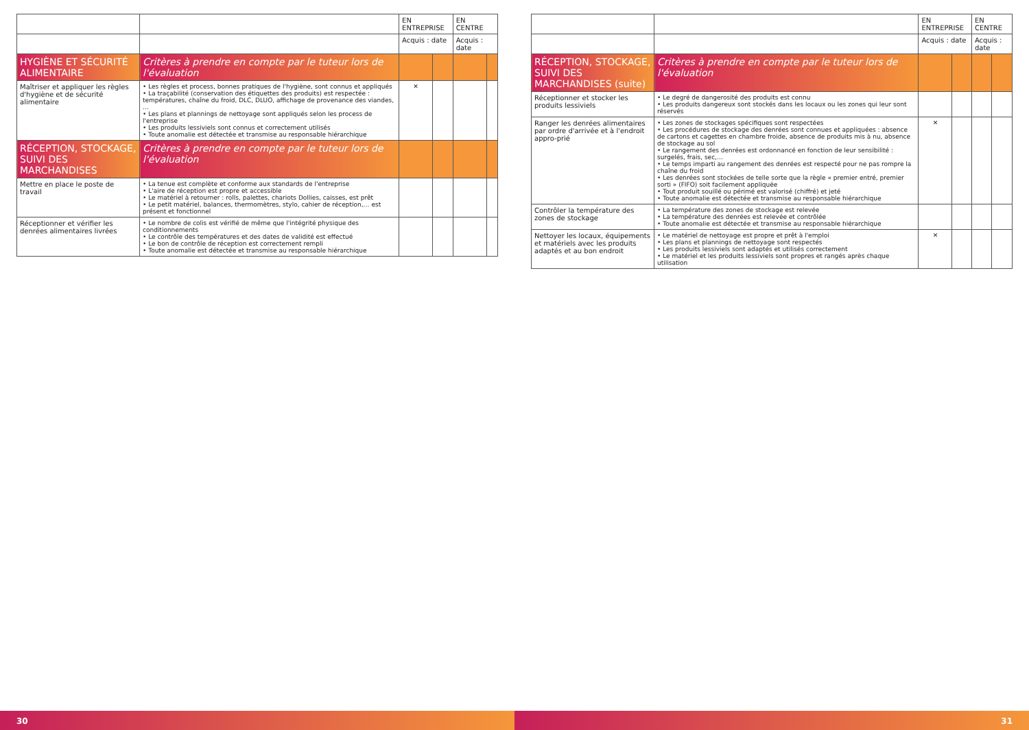| | | EN ENTREPRISE | | EN CENTRE | |
| --- | --- | --- | --- | --- | --- |
| | | Acquis : date | | Acquis : date | |
| HYGIÈNE ET SÉCURITÉ ALIMENTAIRE | Critères à prendre en compte par le tuteur lors de l'évaluation | | | | |
| Maîtriser et appliquer les règles d'hygiène et de sécurité alimentaire | • Les règles et process, bonnes pratiques de l'hygiène, sont connus et appliqués • La traçabilité (conservation des étiquettes des produits) est respectée : températures, chaîne du froid, DLC, DLUO, affichage de provenance des viandes, … • Les plans et plannings de nettoyage sont appliqués selon les process de l'entreprise • Les produits lessiviels sont connus et correctement utilisés • Toute anomalie est détectée et transmise au responsable hiérarchique | ✕ | | | |
| RÉCEPTION, STOCKAGE, SUIVI DES MARCHANDISES | Critères à prendre en compte par le tuteur lors de l'évaluation | | | | |
| Mettre en place le poste de travail | • La tenue est complète et conforme aux standards de l'entreprise • L'aire de réception est propre et accessible • Le matériel à retourner : rolls, palettes, chariots Dollies, caisses, est prêt • Le petit matériel, balances, thermomètres, stylo, cahier de réception,… est présent et fonctionnel | | | | |
| Réceptionner et vérifier les denrées alimentaires livrées | • Le nombre de colis est vérifié de même que l'intégrité physique des conditionnements • Le contrôle des températures et des dates de validité est effectué • Le bon de contrôle de réception est correctement rempli • Toute anomalie est détectée et transmise au responsable hiérarchique | | | | |
30
| | | EN ENTREPRISE | | EN CENTRE | |
| --- | --- | --- | --- | --- | --- |
| | | Acquis : date | | Acquis : date | |
| RÉCEPTION, STOCKAGE, SUIVI DES MARCHANDISES (suite) | Critères à prendre en compte par le tuteur lors de l'évaluation | | | | |
| Réceptionner et stocker les produits lessiviels | • Le degré de dangerosité des produits est connu • Les produits dangereux sont stockés dans les locaux ou les zones qui leur sont réservés | | | | |
| Ranger les denrées alimentaires par ordre d'arrivée et à l'endroit appro-prié | • Les zones de stockages spécifiques sont respectées • Les procédures de stockage des denrées sont connues et appliquées : absence de cartons et cagettes en chambre froide, absence de produits mis à nu, absence de stockage au sol • Le rangement des denrées est ordonnancé en fonction de leur sensibilité : surgelés, frais, sec,… • Le temps imparti au rangement des denrées est respecté pour ne pas rompre la chaîne du froid • Les denrées sont stockées de telle sorte que la règle « premier entré, premier sorti » (FIFO) soit facilement appliquée • Tout produit souillé ou périmé est valorisé (chiffré) et jeté • Toute anomalie est détectée et transmise au responsable hiérarchique | ✕ | | | |
| Contrôler la température des zones de stockage | • La température des zones de stockage est relevée • La température des denrées est relevée et contrôlée • Toute anomalie est détectée et transmise au responsable hiérarchique | | | | |
| Nettoyer les locaux, équipements et matériels avec les produits adaptés et au bon endroit | • Le matériel de nettoyage est propre et prêt à l'emploi • Les plans et plannings de nettoyage sont respectés • Les produits lessiviels sont adaptés et utilisés correctement • Le matériel et les produits lessiviels sont propres et rangés après chaque utilisation | ✕ | | | |
31